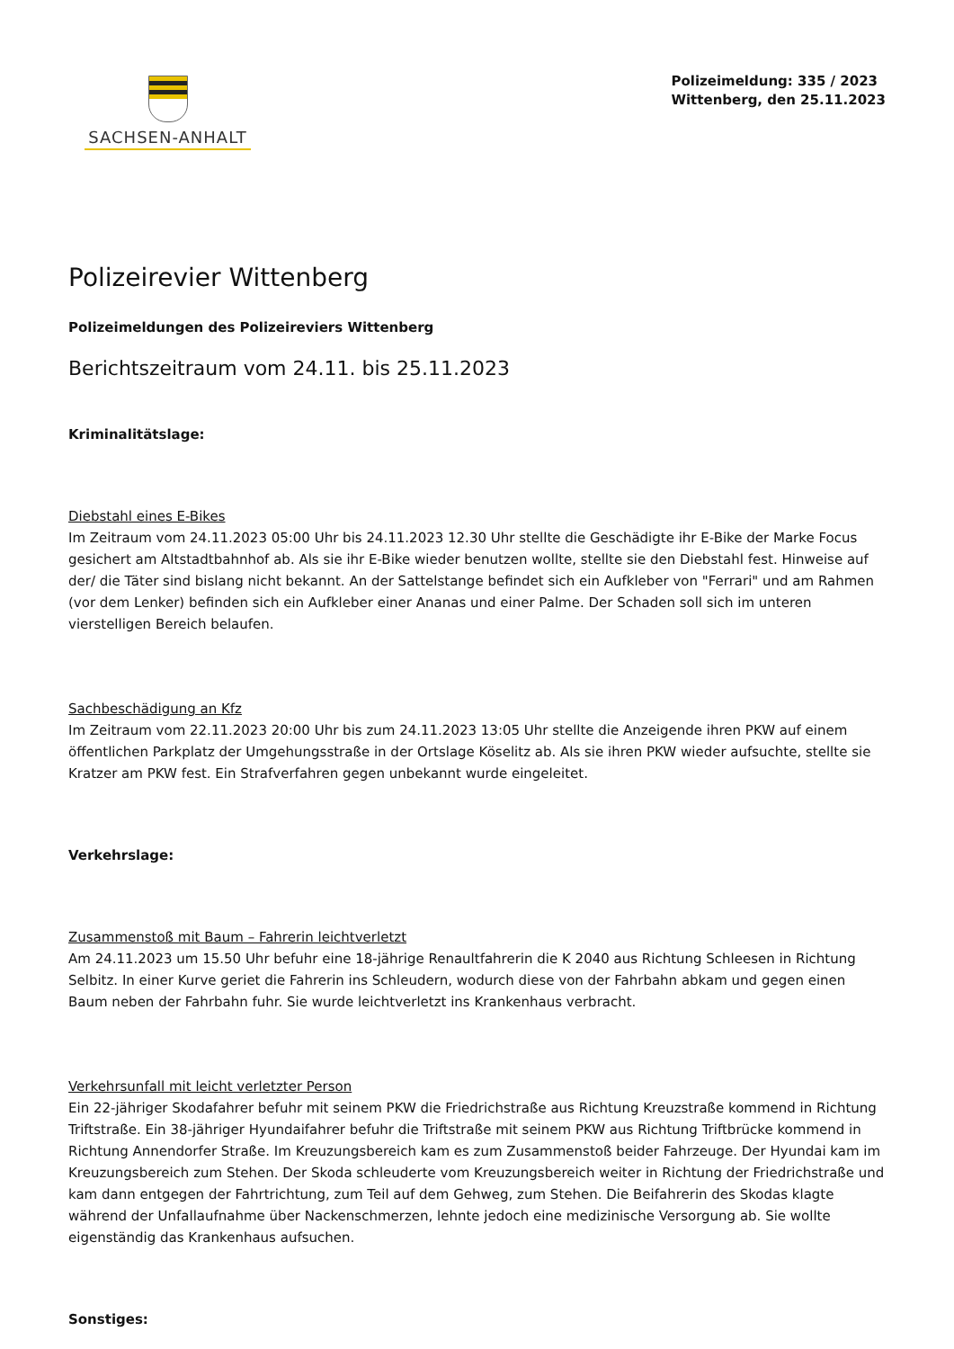SACHSEN-ANHALT
Polizeimeldung: 335 / 2023
Wittenberg, den 25.11.2023
Polizeirevier Wittenberg
Polizeimeldungen des Polizeireviers Wittenberg
Berichtszeitraum vom 24.11. bis 25.11.2023
Kriminalitätslage:
Diebstahl eines E-Bikes
Im Zeitraum vom 24.11.2023 05:00 Uhr bis 24.11.2023 12.30 Uhr stellte die Geschädigte ihr E-Bike der Marke Focus gesichert am Altstadtbahnhof ab. Als sie ihr E-Bike wieder benutzen wollte, stellte sie den Diebstahl fest. Hinweise auf der/ die Täter sind bislang nicht bekannt. An der Sattelstange befindet sich ein Aufkleber von "Ferrari" und am Rahmen (vor dem Lenker) befinden sich ein Aufkleber einer Ananas und einer Palme. Der Schaden soll sich im unteren vierstelligen Bereich belaufen.
Sachbeschädigung an Kfz
Im Zeitraum vom 22.11.2023 20:00 Uhr bis zum 24.11.2023 13:05 Uhr stellte die Anzeigende ihren PKW auf einem öffentlichen Parkplatz der Umgehungsstraße in der Ortslage Köselitz ab. Als sie ihren PKW wieder aufsuchte, stellte sie Kratzer am PKW fest. Ein Strafverfahren gegen unbekannt wurde eingeleitet.
Verkehrslage:
Zusammenstoß mit Baum – Fahrerin leichtverletzt
Am 24.11.2023 um 15.50 Uhr befuhr eine 18-jährige Renaultfahrerin die K 2040 aus Richtung Schleesen in Richtung Selbitz. In einer Kurve geriet die Fahrerin ins Schleudern, wodurch diese von der Fahrbahn abkam und gegen einen Baum neben der Fahrbahn fuhr. Sie wurde leichtverletzt ins Krankenhaus verbracht.
Verkehrsunfall mit leicht verletzter Person
Ein 22-jähriger Skodafahrer befuhr mit seinem PKW die Friedrichstraße aus Richtung Kreuzstraße kommend in Richtung Triftstraße. Ein 38-jähriger Hyundaifahrer befuhr die Triftstraße mit seinem PKW aus Richtung Triftbrücke kommend in Richtung Annendorfer Straße. Im Kreuzungsbereich kam es zum Zusammenstoß beider Fahrzeuge. Der Hyundai kam im Kreuzungsbereich zum Stehen. Der Skoda schleuderte vom Kreuzungsbereich weiter in Richtung der Friedrichstraße und kam dann entgegen der Fahrtrichtung, zum Teil auf dem Gehweg, zum Stehen. Die Beifahrerin des Skodas klagte während der Unfallaufnahme über Nackenschmerzen, lehnte jedoch eine medizinische Versorgung ab. Sie wollte eigenständig das Krankenhaus aufsuchen.
Sonstiges: